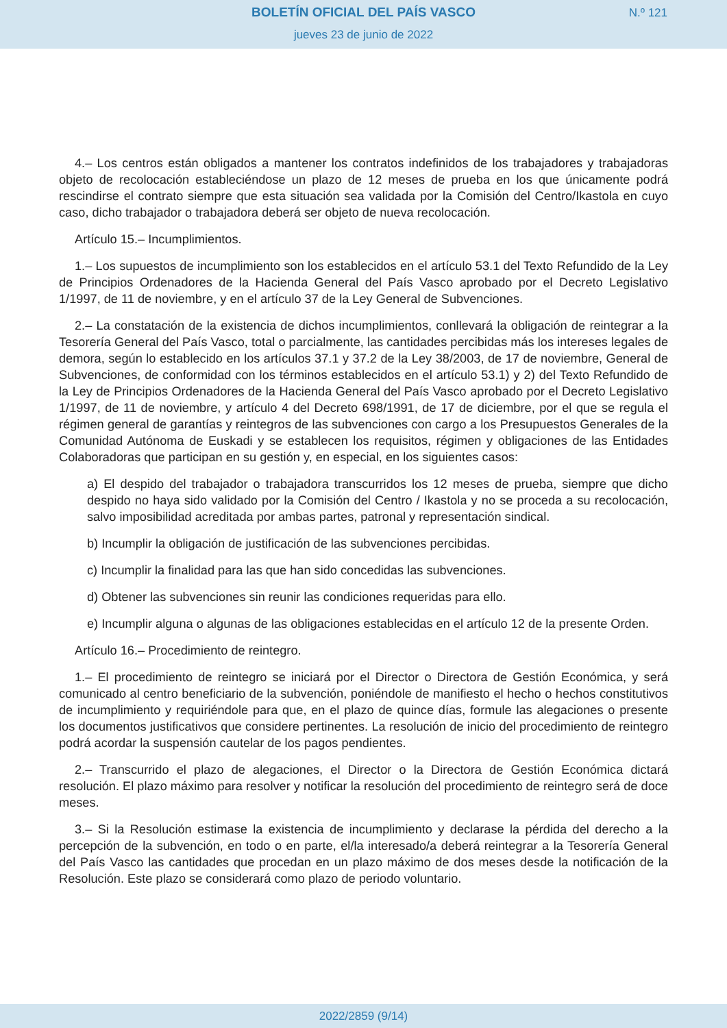BOLETÍN OFICIAL DEL PAÍS VASCO
jueves 23 de junio de 2022
N.º 121
4.– Los centros están obligados a mantener los contratos indefinidos de los trabajadores y trabajadoras objeto de recolocación estableciéndose un plazo de 12 meses de prueba en los que únicamente podrá rescindirse el contrato siempre que esta situación sea validada por la Comisión del Centro/Ikastola en cuyo caso, dicho trabajador o trabajadora deberá ser objeto de nueva recolocación.
Artículo 15.– Incumplimientos.
1.– Los supuestos de incumplimiento son los establecidos en el artículo 53.1 del Texto Refundido de la Ley de Principios Ordenadores de la Hacienda General del País Vasco aprobado por el Decreto Legislativo 1/1997, de 11 de noviembre, y en el artículo 37 de la Ley General de Subvenciones.
2.– La constatación de la existencia de dichos incumplimientos, conllevará la obligación de reintegrar a la Tesorería General del País Vasco, total o parcialmente, las cantidades percibidas más los intereses legales de demora, según lo establecido en los artículos 37.1 y 37.2 de la Ley 38/2003, de 17 de noviembre, General de Subvenciones, de conformidad con los términos establecidos en el artículo 53.1) y 2) del Texto Refundido de la Ley de Principios Ordenadores de la Hacienda General del País Vasco aprobado por el Decreto Legislativo 1/1997, de 11 de noviembre, y artículo 4 del Decreto 698/1991, de 17 de diciembre, por el que se regula el régimen general de garantías y reintegros de las subvenciones con cargo a los Presupuestos Generales de la Comunidad Autónoma de Euskadi y se establecen los requisitos, régimen y obligaciones de las Entidades Colaboradoras que participan en su gestión y, en especial, en los siguientes casos:
a) El despido del trabajador o trabajadora transcurridos los 12 meses de prueba, siempre que dicho despido no haya sido validado por la Comisión del Centro / Ikastola y no se proceda a su recolocación, salvo imposibilidad acreditada por ambas partes, patronal y representación sindical.
b) Incumplir la obligación de justificación de las subvenciones percibidas.
c) Incumplir la finalidad para las que han sido concedidas las subvenciones.
d) Obtener las subvenciones sin reunir las condiciones requeridas para ello.
e) Incumplir alguna o algunas de las obligaciones establecidas en el artículo 12 de la presente Orden.
Artículo 16.– Procedimiento de reintegro.
1.– El procedimiento de reintegro se iniciará por el Director o Directora de Gestión Económica, y será comunicado al centro beneficiario de la subvención, poniéndole de manifiesto el hecho o hechos constitutivos de incumplimiento y requiriéndole para que, en el plazo de quince días, formule las alegaciones o presente los documentos justificativos que considere pertinentes. La resolución de inicio del procedimiento de reintegro podrá acordar la suspensión cautelar de los pagos pendientes.
2.– Transcurrido el plazo de alegaciones, el Director o la Directora de Gestión Económica dictará resolución. El plazo máximo para resolver y notificar la resolución del procedimiento de reintegro será de doce meses.
3.– Si la Resolución estimase la existencia de incumplimiento y declarase la pérdida del derecho a la percepción de la subvención, en todo o en parte, el/la interesado/a deberá reintegrar a la Tesorería General del País Vasco las cantidades que procedan en un plazo máximo de dos meses desde la notificación de la Resolución. Este plazo se considerará como plazo de periodo voluntario.
2022/2859 (9/14)